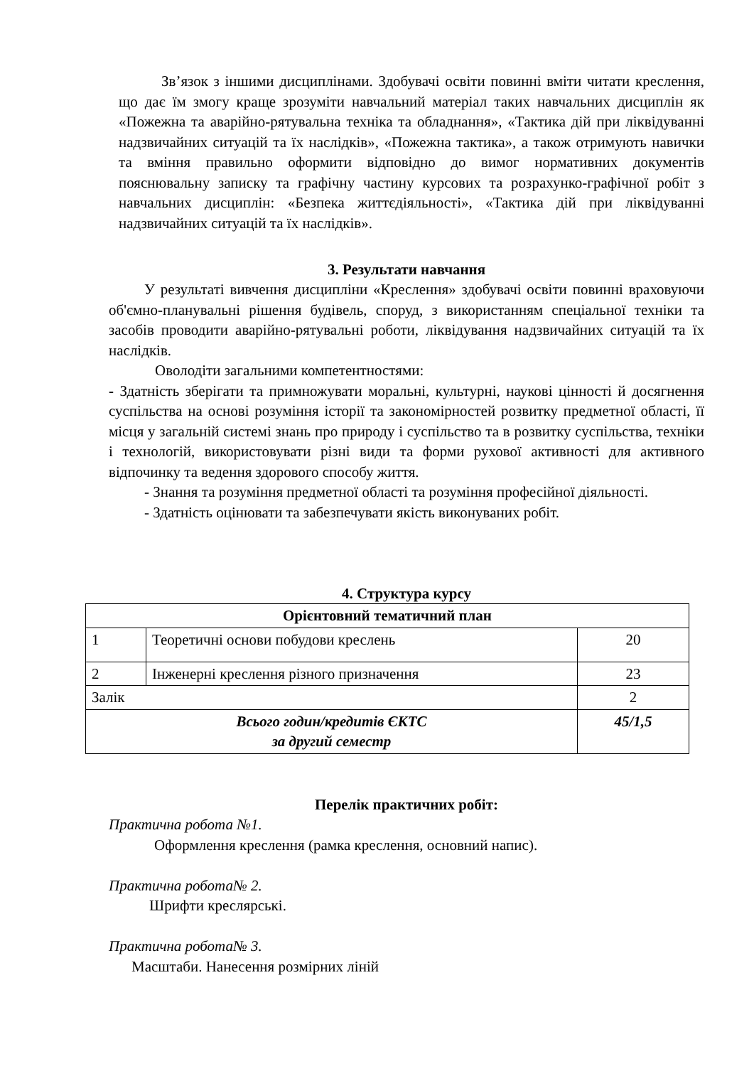Зв’язок з іншими дисциплінами. Здобувачі освіти повинні вміти читати креслення, що дає їм змогу краще зрозуміти навчальний матеріал таких навчальних дисциплін як «Пожежна та аварійно-рятувальна техніка та обладнання», «Тактика дій при ліквідуванні надзвичайних ситуацій та їх наслідків», «Пожежна тактика», а також отримують навички та вміння правильно оформити відповідно до вимог нормативних документів пояснювальну записку та графічну частину курсових та розрахунко-графічної робіт з навчальних дисциплін: «Безпека життєдіяльності», «Тактика дій при ліквідуванні надзвичайних ситуацій та їх наслідків».
3. Результати навчання
У результаті вивчення дисципліни «Креслення» здобувачі освіти повинні враховуючи об'ємно-планувальні рішення будівель, споруд, з використанням спеціальної техніки та засобів проводити аварійно-рятувальні роботи, ліквідування надзвичайних ситуацій та їх наслідків.
Оволодіти загальними компетентностями:
- Здатність зберігати та примножувати моральні, культурні, наукові цінності й досягнення суспільства на основі розуміння історії та закономірностей розвитку предметної області, її місця у загальній системі знань про природу і суспільство та в розвитку суспільства, техніки і технологій, використовувати різні види та форми рухової активності для активного відпочинку та ведення здорового способу життя.
- Знання та розуміння предметної області та розуміння професійної діяльності.
- Здатність оцінювати та забезпечувати якість виконуваних робіт.
4. Структура курсу
| Орієнтовний тематичний план | | |
| 1 | Теоретичні основи побудови креслень | 20 |
| 2 | Інженерні креслення різного призначення | 23 |
| Залік | | 2 |
| Всього годин/кредитів ЄКТС за другий семестр | | 45/1,5 |
Перелік практичних робіт:
Практична робота №1.
Оформлення креслення (рамка креслення, основний напис).
Практична робота№ 2.
Шрифти креслярські.
Практична робота№ 3.
Масштаби. Нанесення розмірних ліній